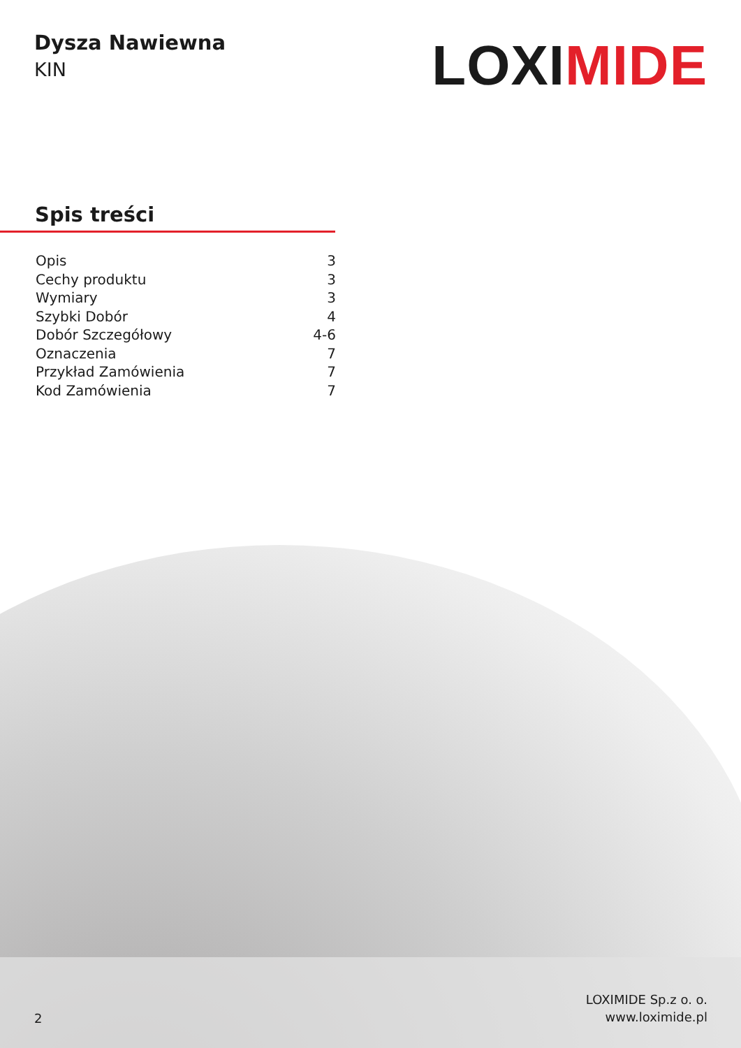Dysza Nawiewna
KIN
LOXIMIDE
Spis treści
Opis 3
Cechy produktu 3
Wymiary 3
Szybki Dobór 4
Dobór Szczegółowy 4-6
Oznaczenia 7
Przykład Zamówienia 7
Kod Zamówienia 7
2
LOXIMIDE Sp.z o. o.
www.loximide.pl